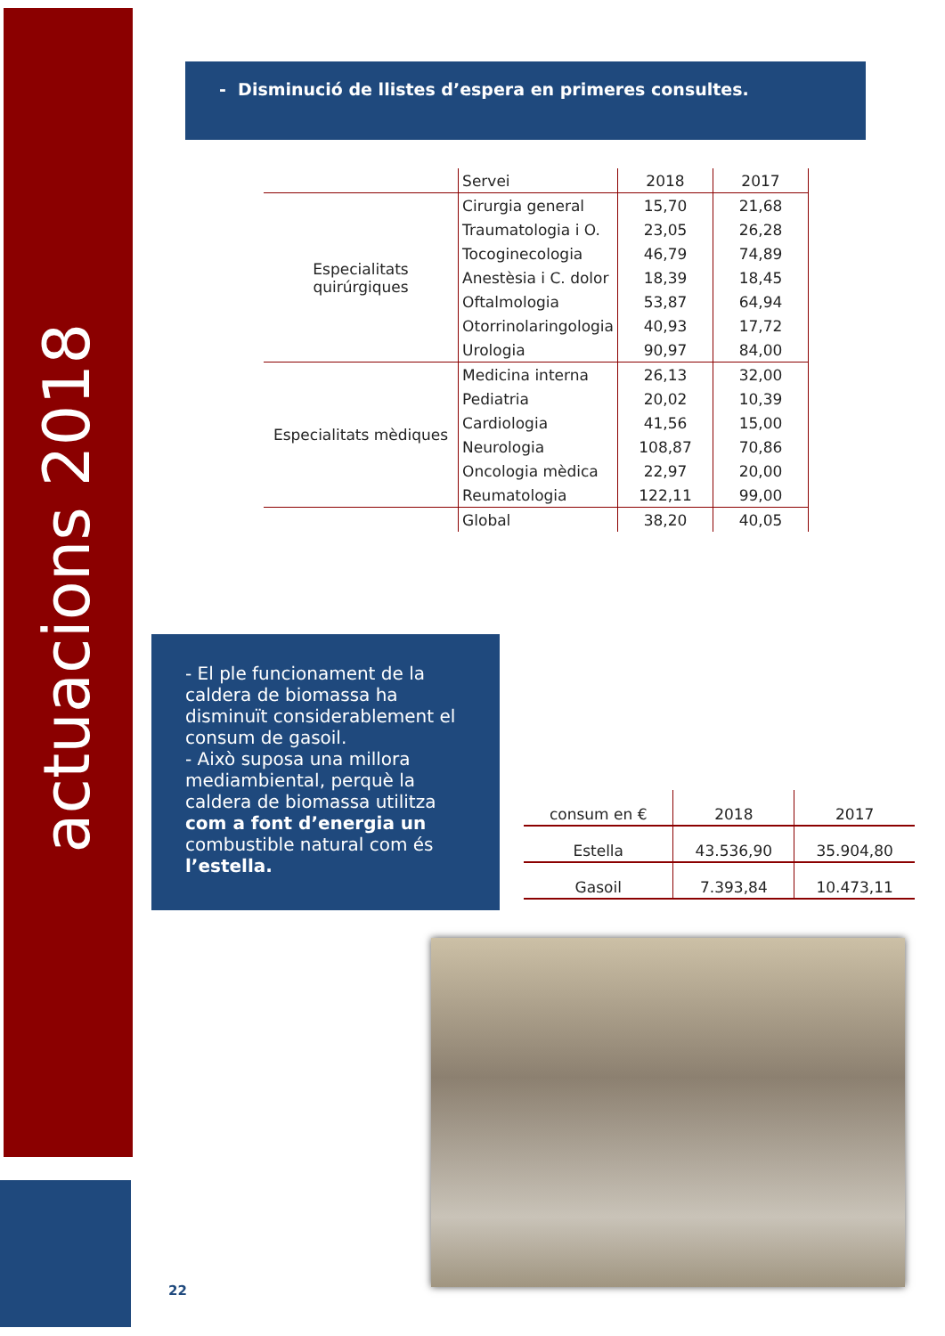actuacions 2018
- Disminució de llistes d’espera en primeres consultes.
| | Servei | 2018 | 2017 |
| Especialitats quirúrgiques | Cirurgia general | 15,70 | 21,68 |
| | Traumatologia i O. | 23,05 | 26,28 |
| | Tocoginecologia | 46,79 | 74,89 |
| | Anestèsia i C. dolor | 18,39 | 18,45 |
| | Oftalmologia | 53,87 | 64,94 |
| | Otorrinolaringologia | 40,93 | 17,72 |
| | Urologia | 90,97 | 84,00 |
| Especialitats mèdiques | Medicina interna | 26,13 | 32,00 |
| | Pediatria | 20,02 | 10,39 |
| | Cardiologia | 41,56 | 15,00 |
| | Neurologia | 108,87 | 70,86 |
| | Oncologia mèdica | 22,97 | 20,00 |
| | Reumatologia | 122,11 | 99,00 |
| | Global | 38,20 | 40,05 |
- El ple funcionament de la caldera de biomassa ha disminuït considerablement el consum de gasoil.
- Això suposa una millora mediambiental, perquè la caldera de biomassa utilitza com a font d’energia un combustible natural com és l’estella.
| consum en € | 2018 | 2017 |
| Estella | 43.536,90 | 35.904,80 |
| Gasoil | 7.393,84 | 10.473,11 |
22